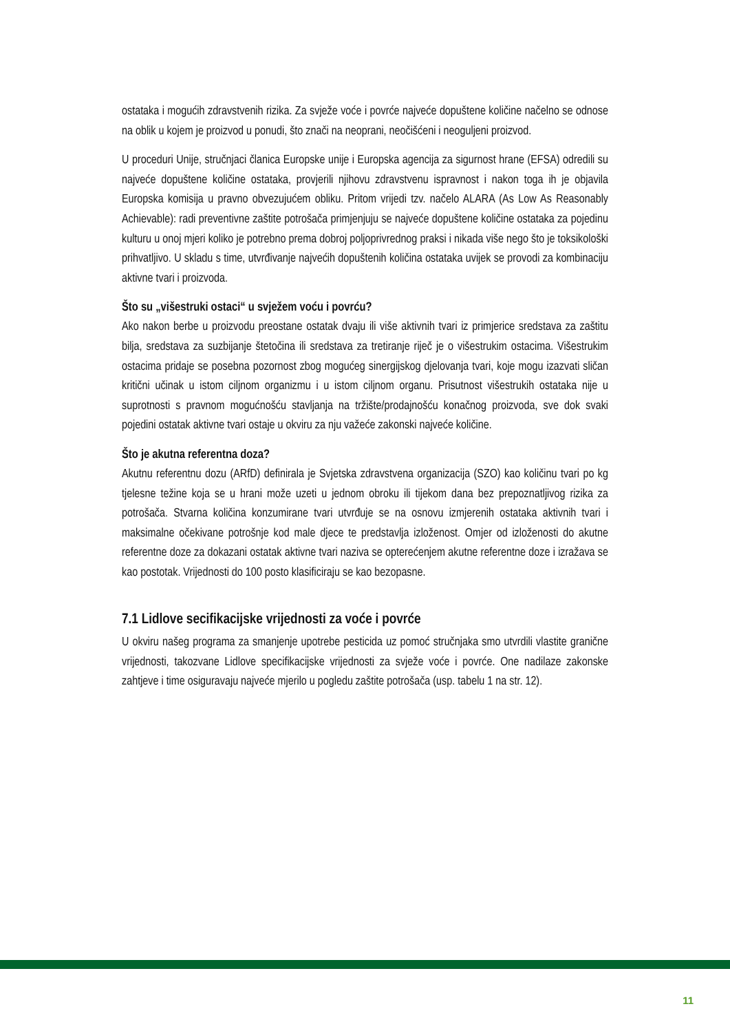ostataka i mogućih zdravstvenih rizika. Za svježe voće i povrće najveće dopuštene količine načelno se odnose na oblik u kojem je proizvod u ponudi, što znači na neoprani, neočišćeni i neoguljeni proizvod.
U proceduri Unije, stručnjaci članica Europske unije i Europska agencija za sigurnost hrane (EFSA) odredili su najveće dopuštene količine ostataka, provjerili njihovu zdravstvenu ispravnost i nakon toga ih je objavila Europska komisija u pravno obvezujućem obliku. Pritom vrijedi tzv. načelo ALARA (As Low As Reasonably Achievable): radi preventivne zaštite potrošača primjenjuju se najveće dopuštene količine ostataka za pojedinu kulturu u onoj mjeri koliko je potrebno prema dobroj poljoprivrednog praksi i nikada više nego što je toksikološki prihvatljivo. U skladu s time, utvrđivanje najvećih dopuštenih količina ostataka uvijek se provodi za kombinaciju aktivne tvari i proizvoda.
Što su „višestruki ostaci“ u svježem voću i povrću?
Ako nakon berbe u proizvodu preostane ostatak dvaju ili više aktivnih tvari iz primjerice sredstava za zaštitu bilja, sredstava za suzbijanje štetočina ili sredstava za tretiranje riječ je o višestrukim ostacima. Višestrukim ostacima pridaje se posebna pozornost zbog mogućeg sinergijskog djelovanja tvari, koje mogu izazvati sličan kritični učinak u istom ciljnom organizmu i u istom ciljnom organu. Prisutnost višestrukih ostataka nije u suprotnosti s pravnom mogućnošću stavljanja na tržište/prodajnošću konačnog proizvoda, sve dok svaki pojedini ostatak aktivne tvari ostaje u okviru za nju važeće zakonski najveće količine.
Što je akutna referentna doza?
Akutnu referentnu dozu (ARfD) definirala je Svjetska zdravstvena organizacija (SZO) kao količinu tvari po kg tjelesne težine koja se u hrani može uzeti u jednom obroku ili tijekom dana bez prepoznatljivog rizika za potrošača. Stvarna količina konzumirane tvari utvrđuje se na osnovu izmjerenih ostataka aktivnih tvari i maksimalne očekivane potrošnje kod male djece te predstavlja izloženost. Omjer od izloženosti do akutne referentne doze za dokazani ostatak aktivne tvari naziva se opterećenjem akutne referentne doze i izražava se kao postotak. Vrijednosti do 100 posto klasificiraju se kao bezopasne.
7.1 Lidlove secifikacijske vrijednosti za voće i povrće
U okviru našeg programa za smanjenje upotrebe pesticida uz pomoć stručnjaka smo utvrdili vlastite granične vrijednosti, takozvane Lidlove specifikacijske vrijednosti za svježe voće i povrće. One nadilaze zakonske zahtjeve i time osiguravaju najveće mjerilo u pogledu zaštite potrošača (usp. tabelu 1 na str. 12).
11